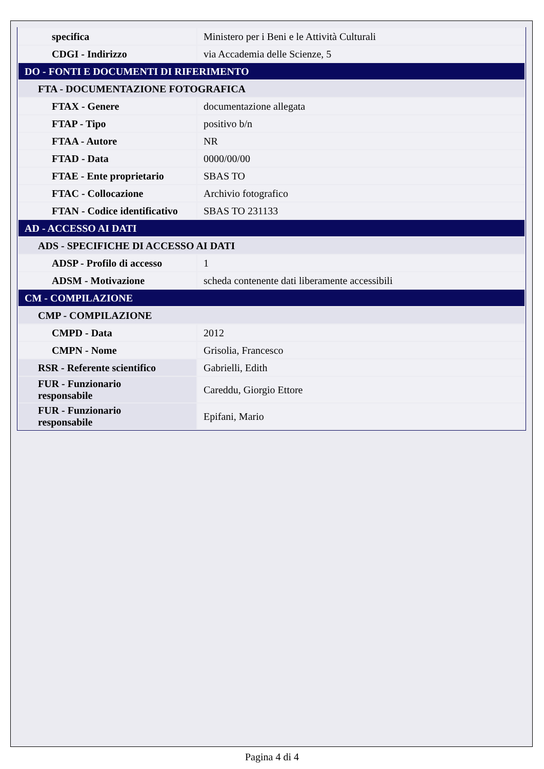| specifica | Ministero per i Beni e le Attività Culturali |
| CDGI - Indirizzo | via Accademia delle Scienze, 5 |
| DO - FONTI E DOCUMENTI DI RIFERIMENTO | |
| FTA - DOCUMENTAZIONE FOTOGRAFICA | |
| FTAX - Genere | documentazione allegata |
| FTAP - Tipo | positivo b/n |
| FTAA - Autore | NR |
| FTAD - Data | 0000/00/00 |
| FTAE - Ente proprietario | SBAS TO |
| FTAC - Collocazione | Archivio fotografico |
| FTAN - Codice identificativo | SBAS TO 231133 |
| AD - ACCESSO AI DATI | |
| ADS - SPECIFICHE DI ACCESSO AI DATI | |
| ADSP - Profilo di accesso | 1 |
| ADSM - Motivazione | scheda contenente dati liberamente accessibili |
| CM - COMPILAZIONE | |
| CMP - COMPILAZIONE | |
| CMPD - Data | 2012 |
| CMPN - Nome | Grisolia, Francesco |
| RSR - Referente scientifico | Gabrielli, Edith |
| FUR - Funzionario responsabile | Careddu, Giorgio Ettore |
| FUR - Funzionario responsabile | Epifani, Mario |
Pagina 4 di 4